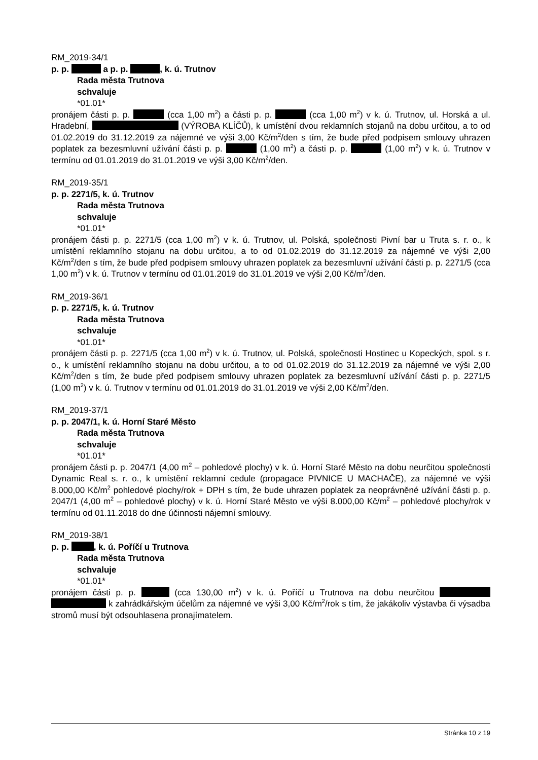RM_2019-34/1
p. p. a p. p. , k. ú. Trutnov
Rada města Trutnova
schvaluje
*01.01*
pronájem části p. p. (cca 1,00 m<sup>2</sup>) a části p. p. (cca 1,00 m<sup>2</sup>) v k. ú. Trutnov, ul. Horská a ul. Hradební, (VÝROBA KLÍČŮ), k umístění dvou reklamních stojanů na dobu určitou, a to od 01.02.2019 do 31.12.2019 za nájemné ve výši 3,00 Kč/m<sup>2</sup>/den s tím, že bude před podpisem smlouvy uhrazen poplatek za bezesmluvní užívání části p. p. (1,00 m<sup>2</sup>) a části p. p. (1,00 m<sup>2</sup>) v k. ú. Trutnov v termínu od 01.01.2019 do 31.01.2019 ve výši 3,00 Kč/m<sup>2</sup>/den.
RM_2019-35/1
p. p. 2271/5, k. ú. Trutnov
Rada města Trutnova
schvaluje
*01.01*
pronájem části p. p. 2271/5 (cca 1,00 m<sup>2</sup>) v k. ú. Trutnov, ul. Polská, společnosti Pivní bar u Truta s. r. o., k umístění reklamního stojanu na dobu určitou, a to od 01.02.2019 do 31.12.2019 za nájemné ve výši 2,00 Kč/m<sup>2</sup>/den s tím, že bude před podpisem smlouvy uhrazen poplatek za bezesmluvní užívání části p. p. 2271/5 (cca 1,00 m<sup>2</sup>) v k. ú. Trutnov v termínu od 01.01.2019 do 31.01.2019 ve výši 2,00 Kč/m<sup>2</sup>/den.
RM_2019-36/1
p. p. 2271/5, k. ú. Trutnov
Rada města Trutnova
schvaluje
*01.01*
pronájem části p. p. 2271/5 (cca 1,00 m<sup>2</sup>) v k. ú. Trutnov, ul. Polská, společnosti Hostinec u Kopeckých, spol. s r. o., k umístění reklamního stojanu na dobu určitou, a to od 01.02.2019 do 31.12.2019 za nájemné ve výši 2,00 Kč/m<sup>2</sup>/den s tím, že bude před podpisem smlouvy uhrazen poplatek za bezesmluvní užívání části p. p. 2271/5 (1,00 m<sup>2</sup>) v k. ú. Trutnov v termínu od 01.01.2019 do 31.01.2019 ve výši 2,00 Kč/m<sup>2</sup>/den.
RM_2019-37/1
p. p. 2047/1, k. ú. Horní Staré Město
Rada města Trutnova
schvaluje
*01.01*
pronájem části p. p. 2047/1 (4,00 m<sup>2</sup> – pohledové plochy) v k. ú. Horní Staré Město na dobu neurčitou společnosti Dynamic Real s. r. o., k umístění reklamní cedule (propagace PIVNICE U MACHAČE), za nájemné ve výši 8.000,00 Kč/m<sup>2</sup> pohledové plochy/rok + DPH s tím, že bude uhrazen poplatek za neoprávněné užívání části p. p. 2047/1 (4,00 m<sup>2</sup> – pohledové plochy) v k. ú. Horní Staré Město ve výši 8.000,00 Kč/m<sup>2</sup> – pohledové plochy/rok v termínu od 01.11.2018 do dne účinnosti nájemní smlouvy.
RM_2019-38/1
p. p. , k. ú. Poříčí u Trutnova
Rada města Trutnova
schvaluje
*01.01*
pronájem části p. p. (cca 130,00 m<sup>2</sup>) v k. ú. Poříčí u Trutnova na dobu neurčitou k zahrádkářským účelům za nájemné ve výši 3,00 Kč/m<sup>2</sup>/rok s tím, že jakákoliv výstavba či výsadba stromů musí být odsouhlasena pronajímatelem.
Stránka 10 z 19